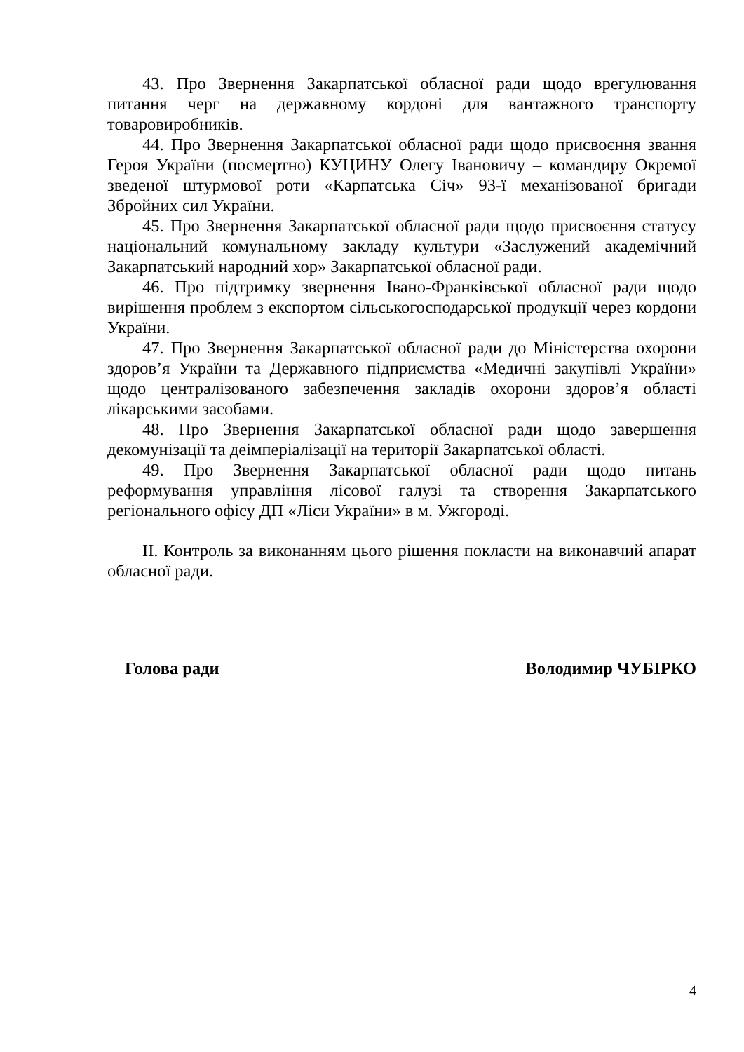43. Про Звернення Закарпатської обласної ради щодо врегулювання питання черг на державному кордоні для вантажного транспорту товаровиробників.
44. Про Звернення Закарпатської обласної ради щодо присвоєння звання Героя України (посмертно) КУЦИНУ Олегу Івановичу – командиру Окремої зведеної штурмової роти «Карпатська Січ» 93-ї механізованої бригади Збройних сил України.
45. Про Звернення Закарпатської обласної ради щодо присвоєння статусу національний комунальному закладу культури «Заслужений академічний Закарпатський народний хор» Закарпатської обласної ради.
46. Про підтримку звернення Івано-Франківської обласної ради щодо вирішення проблем з експортом сільськогосподарської продукції через кордони України.
47. Про Звернення Закарпатської обласної ради до Міністерства охорони здоров’я України та Державного підприємства «Медичні закупівлі України» щодо централізованого забезпечення закладів охорони здоров’я області лікарськими засобами.
48. Про Звернення Закарпатської обласної ради щодо завершення декомунізації та деімперіалізації на території Закарпатської області.
49. Про Звернення Закарпатської обласної ради щодо питань реформування управління лісової галузі та створення Закарпатського регіонального офісу ДП «Ліси України» в м. Ужгороді.
ІІ. Контроль за виконанням цього рішення покласти на виконавчий апарат обласної ради.
Голова ради Володимир ЧУБІРКО
4